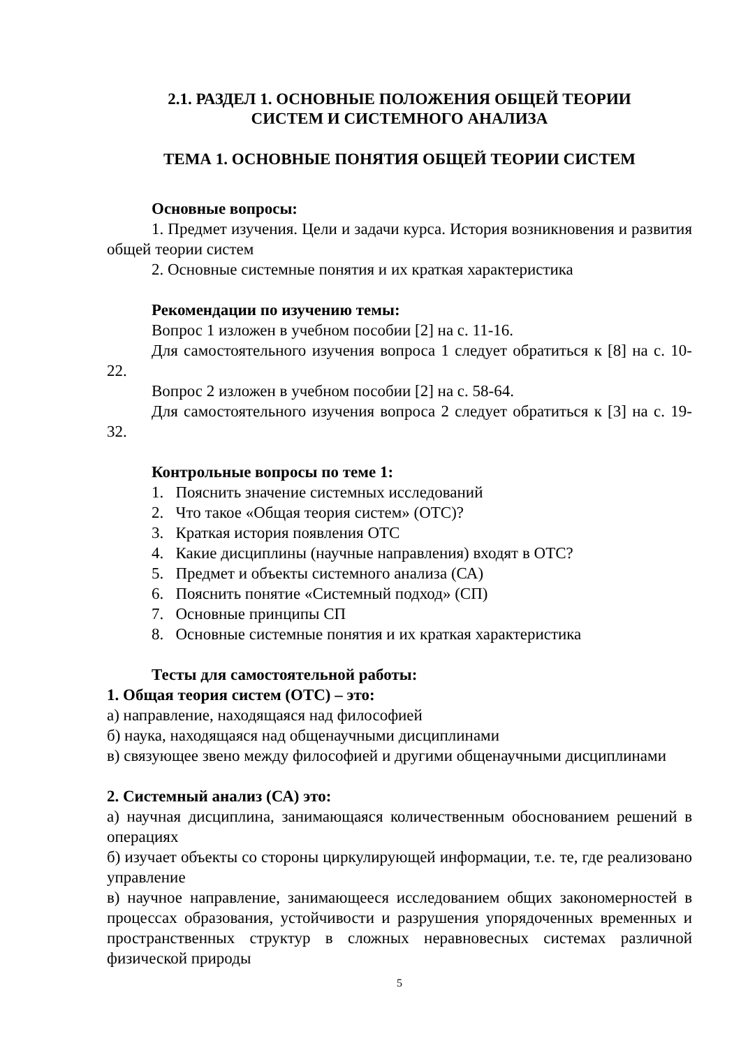2.1. РАЗДЕЛ 1. ОСНОВНЫЕ ПОЛОЖЕНИЯ ОБЩЕЙ ТЕОРИИ
СИСТЕМ И СИСТЕМНОГО АНАЛИЗА
ТЕМА 1. ОСНОВНЫЕ ПОНЯТИЯ ОБЩЕЙ ТЕОРИИ СИСТЕМ
Основные вопросы:
1. Предмет изучения. Цели и задачи курса. История возникновения и развития общей теории систем
2. Основные системные понятия и их краткая характеристика
Рекомендации по изучению темы:
Вопрос 1 изложен в учебном пособии [2] на с. 11-16.
Для самостоятельного изучения вопроса 1 следует обратиться к [8] на с. 10-22.
Вопрос 2 изложен в учебном пособии [2] на с. 58-64.
Для самостоятельного изучения вопроса 2 следует обратиться к [3] на с. 19-32.
Контрольные вопросы по теме 1:
1. Пояснить значение системных исследований
2. Что такое «Общая теория систем» (ОТС)?
3. Краткая история появления ОТС
4. Какие дисциплины (научные направления) входят в ОТС?
5. Предмет и объекты системного анализа (СА)
6. Пояснить понятие «Системный подход» (СП)
7. Основные принципы СП
8. Основные системные понятия и их краткая характеристика
Тесты для самостоятельной работы:
1. Общая теория систем (ОТС) – это:
а) направление, находящаяся над философией
б) наука, находящаяся над общенаучными дисциплинами
в) связующее звено между философией и другими общенаучными дисциплинами
2. Системный анализ (СА) это:
а) научная дисциплина, занимающаяся количественным обоснованием решений в операциях
б) изучает объекты со стороны циркулирующей информации, т.е. те, где реализовано управление
в) научное направление, занимающееся исследованием общих закономерностей в процессах образования, устойчивости и разрушения упорядоченных временных и пространственных структур в сложных неравновесных системах различной физической природы
5